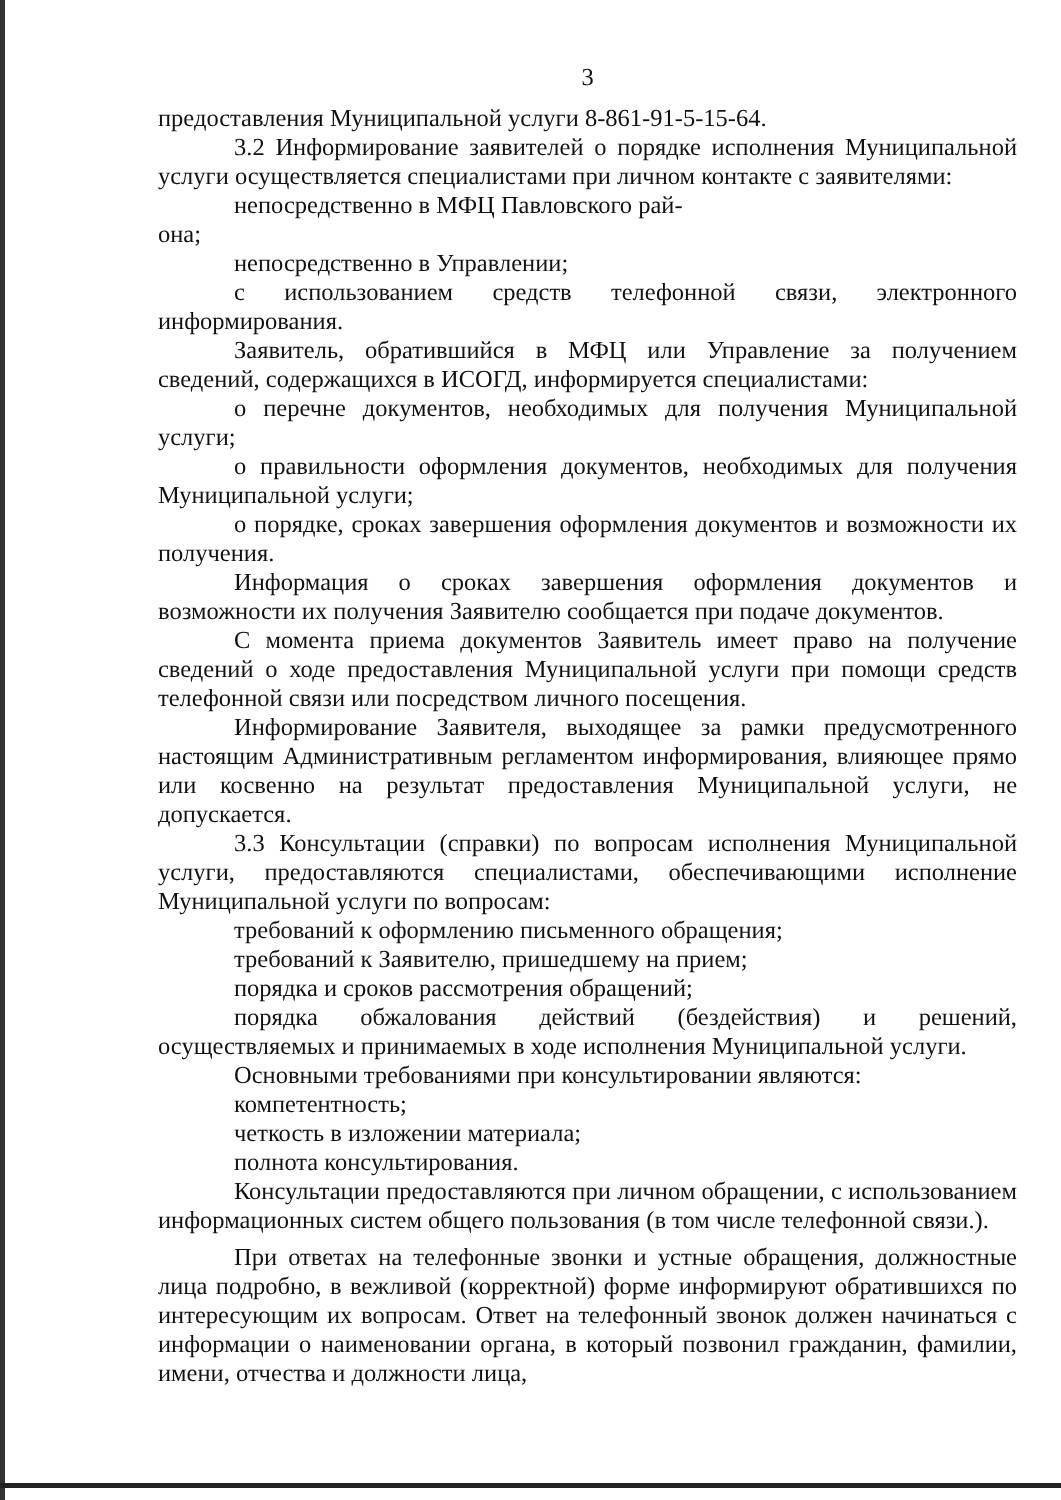3
предоставления Муниципальной услуги 8-861-91-5-15-64.
3.2 Информирование заявителей о порядке исполнения Муниципальной услуги осуществляется специалистами при личном контакте с заявителями:
непосредственно в МФЦ Павловского рай-
она;
непосредственно в Управлении;
с использованием средств телефонной связи, электронного информирования.
Заявитель, обратившийся в МФЦ или Управление за получением сведений, содержащихся в ИСОГД, информируется специалистами:
о перечне документов, необходимых для получения Муниципальной услуги;
о правильности оформления документов, необходимых для получения Муниципальной услуги;
о порядке, сроках завершения оформления документов и возможности их получения.
Информация о сроках завершения оформления документов и возможности их получения Заявителю сообщается при подаче документов.
С момента приема документов Заявитель имеет право на получение сведений о ходе предоставления Муниципальной услуги при помощи средств телефонной связи или посредством личного посещения.
Информирование Заявителя, выходящее за рамки предусмотренного настоящим Административным регламентом информирования, влияющее прямо или косвенно на результат предоставления Муниципальной услуги, не допускается.
3.3 Консультации (справки) по вопросам исполнения Муниципальной услуги, предоставляются специалистами, обеспечивающими исполнение Муниципальной услуги по вопросам:
требований к оформлению письменного обращения;
требований к Заявителю, пришедшему на прием;
порядка и сроков рассмотрения обращений;
порядка обжалования действий (бездействия) и решений, осуществляемых и принимаемых в ходе исполнения Муниципальной услуги.
Основными требованиями при консультировании являются:
компетентность;
четкость в изложении материала;
полнота консультирования.
Консультации предоставляются при личном обращении, с использованием информационных систем общего пользования (в том числе телефонной связи.).
При ответах на телефонные звонки и устные обращения, должностные лица подробно, в вежливой (корректной) форме информируют обратившихся по интересующим их вопросам. Ответ на телефонный звонок должен начинаться с информации о наименовании органа, в который позвонил гражданин, фамилии, имени, отчества и должности лица,